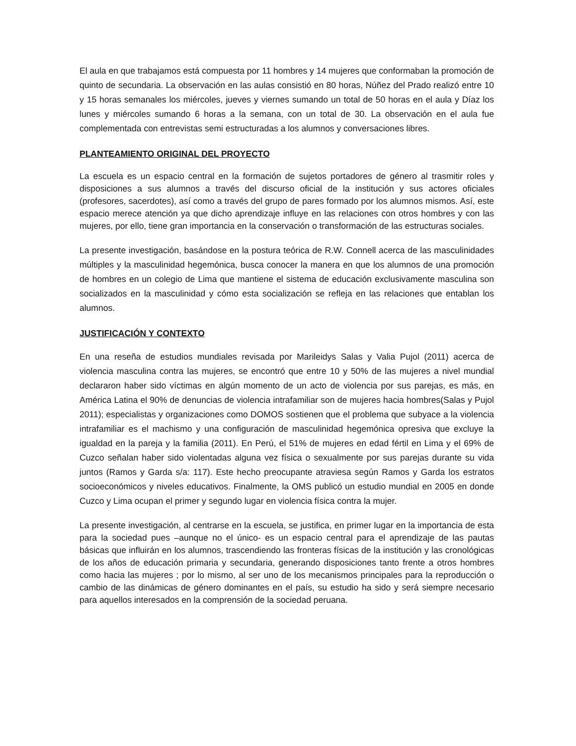El aula en que trabajamos está compuesta por 11 hombres y 14 mujeres que conformaban la promoción de quinto de secundaria. La observación en las aulas consistió en 80 horas, Núñez del Prado realizó entre 10 y 15 horas semanales los miércoles, jueves y viernes sumando un total de 50 horas en el aula y Díaz los lunes y miércoles sumando 6 horas a la semana, con un total de 30. La observación en el aula fue complementada con entrevistas semi estructuradas a los alumnos y conversaciones libres.
PLANTEAMIENTO ORIGINAL DEL PROYECTO
La escuela es un espacio central en la formación de sujetos portadores de género al trasmitir roles y disposiciones a sus alumnos a través del discurso oficial de la institución y sus actores oficiales (profesores, sacerdotes), así como a través del grupo de pares formado por los alumnos mismos. Así, este espacio merece atención ya que dicho aprendizaje influye en las relaciones con otros hombres y con las mujeres, por ello, tiene gran importancia en la conservación o transformación de las estructuras sociales.
La presente investigación, basándose en la postura teórica de R.W. Connell acerca de las masculinidades múltiples y la masculinidad hegemónica, busca conocer la manera en que los alumnos de una promoción de hombres en un colegio de Lima que mantiene el sistema de educación exclusivamente masculina son socializados en la masculinidad y cómo esta socialización se refleja en las relaciones que entablan los alumnos.
JUSTIFICACIÓN Y CONTEXTO
En una reseña de estudios mundiales revisada por Marileidys Salas y Valia Pujol (2011) acerca de violencia masculina contra las mujeres, se encontró que entre 10 y 50% de las mujeres a nivel mundial declararon haber sido víctimas en algún momento de un acto de violencia por sus parejas, es más, en América Latina el 90% de denuncias de violencia intrafamiliar son de mujeres hacia hombres(Salas y Pujol 2011); especialistas y organizaciones como DOMOS sostienen que el problema que subyace a la violencia intrafamiliar es el machismo y una configuración de masculinidad hegemónica opresiva que excluye la igualdad en la pareja y la familia (2011). En Perú, el 51% de mujeres en edad fértil en Lima y el 69% de Cuzco señalan haber sido violentadas alguna vez física o sexualmente por sus parejas durante su vida juntos (Ramos y Garda s/a: 117). Este hecho preocupante atraviesa según Ramos y Garda los estratos socioeconómicos y niveles educativos. Finalmente, la OMS publicó un estudio mundial en 2005 en donde Cuzco y Lima ocupan el primer y segundo lugar en violencia física contra la mujer.
La presente investigación, al centrarse en la escuela, se justifica, en primer lugar en la importancia de esta para la sociedad pues –aunque no el único- es un espacio central para el aprendizaje de las pautas básicas que influirán en los alumnos, trascendiendo las fronteras físicas de la institución y las cronológicas de los años de educación primaria y secundaria, generando disposiciones tanto frente a otros hombres como hacia las mujeres ; por lo mismo, al ser uno de los mecanismos principales para la reproducción o cambio de las dinámicas de género dominantes en el país, su estudio ha sido y será siempre necesario para aquellos interesados en la comprensión de la sociedad peruana.